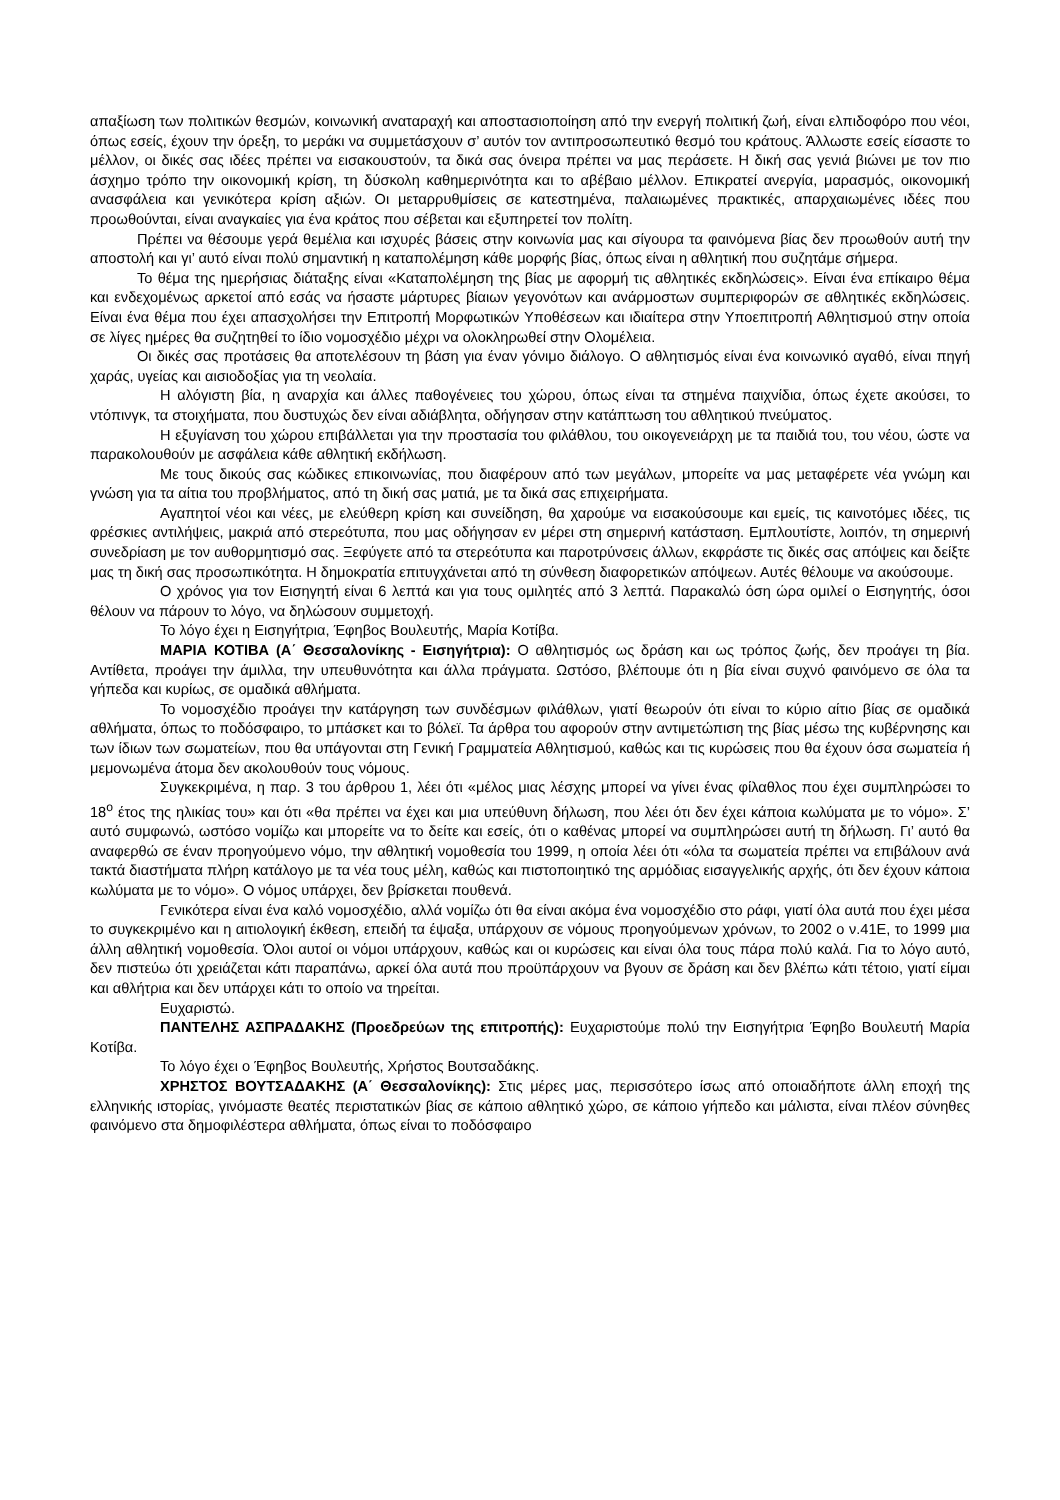απαξίωση των πολιτικών θεσμών, κοινωνική αναταραχή και αποστασιοποίηση από την ενεργή πολιτική ζωή, είναι ελπιδοφόρο που νέοι, όπως εσείς, έχουν την όρεξη, το μεράκι να συμμετάσχουν σ’ αυτόν τον αντιπροσωπευτικό θεσμό του κράτους. Άλλωστε εσείς είσαστε το μέλλον, οι δικές σας ιδέες πρέπει να εισακουστούν, τα δικά σας όνειρα πρέπει να μας περάσετε. Η δική σας γενιά βιώνει με τον πιο άσχημο τρόπο την οικονομική κρίση, τη δύσκολη καθημερινότητα και το αβέβαιο μέλλον. Επικρατεί ανεργία, μαρασμός, οικονομική ανασφάλεια και γενικότερα κρίση αξιών. Οι μεταρρυθμίσεις σε κατεστημένα, παλαιωμένες πρακτικές, απαρχαιωμένες ιδέες που προωθούνται, είναι αναγκαίες για ένα κράτος που σέβεται και εξυπηρετεί τον πολίτη.
Πρέπει να θέσουμε γερά θεμέλια και ισχυρές βάσεις στην κοινωνία μας και σίγουρα τα φαινόμενα βίας δεν προωθούν αυτή την αποστολή και γι’ αυτό είναι πολύ σημαντική η καταπολέμηση κάθε μορφής βίας, όπως είναι η αθλητική που συζητάμε σήμερα.
Το θέμα της ημερήσιας διάταξης είναι «Καταπολέμηση της βίας με αφορμή τις αθλητικές εκδηλώσεις». Είναι ένα επίκαιρο θέμα και ενδεχομένως αρκετοί από εσάς να ήσαστε μάρτυρες βίαιων γεγονότων και ανάρμοστων συμπεριφορών σε αθλητικές εκδηλώσεις. Είναι ένα θέμα που έχει απασχολήσει την Επιτροπή Μορφωτικών Υποθέσεων και ιδιαίτερα στην Υποεπιτροπή Αθλητισμού στην οποία σε λίγες ημέρες θα συζητηθεί το ίδιο νομοσχέδιο μέχρι να ολοκληρωθεί στην Ολομέλεια.
Οι δικές σας προτάσεις θα αποτελέσουν τη βάση για έναν γόνιμο διάλογο. Ο αθλητισμός είναι ένα κοινωνικό αγαθό, είναι πηγή χαράς, υγείας και αισιοδοξίας για τη νεολαία.
Η αλόγιστη βία, η αναρχία και άλλες παθογένειες του χώρου, όπως είναι τα στημένα παιχνίδια, όπως έχετε ακούσει, το ντόπινγκ, τα στοιχήματα, που δυστυχώς δεν είναι αδιάβλητα, οδήγησαν στην κατάπτωση του αθλητικού πνεύματος.
Η εξυγίανση του χώρου επιβάλλεται για την προστασία του φιλάθλου, του οικογενειάρχη με τα παιδιά του, του νέου, ώστε να παρακολουθούν με ασφάλεια κάθε αθλητική εκδήλωση.
Με τους δικούς σας κώδικες επικοινωνίας, που διαφέρουν από των μεγάλων, μπορείτε να μας μεταφέρετε νέα γνώμη και γνώση για τα αίτια του προβλήματος, από τη δική σας ματιά, με τα δικά σας επιχειρήματα.
Αγαπητοί νέοι και νέες, με ελεύθερη κρίση και συνείδηση, θα χαρούμε να εισακούσουμε και εμείς, τις καινοτόμες ιδέες, τις φρέσκιες αντιλήψεις, μακριά από στερεότυπα, που μας οδήγησαν εν μέρει στη σημερινή κατάσταση. Εμπλουτίστε, λοιπόν, τη σημερινή συνεδρίαση με τον αυθορμητισμό σας. Ξεφύγετε από τα στερεότυπα και παροτρύνσεις άλλων, εκφράστε τις δικές σας απόψεις και δείξτε μας τη δική σας προσωπικότητα. Η δημοκρατία επιτυγχάνεται από τη σύνθεση διαφορετικών απόψεων. Αυτές θέλουμε να ακούσουμε.
Ο χρόνος για τον Εισηγητή είναι 6 λεπτά και για τους ομιλητές από 3 λεπτά. Παρακαλώ όση ώρα ομιλεί ο Εισηγητής, όσοι θέλουν να πάρουν το λόγο, να δηλώσουν συμμετοχή.
Το λόγο έχει η Εισηγήτρια, Έφηβος Βουλευτής, Μαρία Κοτίβα.
ΜΑΡΙΑ ΚΟΤΙΒΑ (Α΄ Θεσσαλονίκης - Εισηγήτρια): Ο αθλητισμός ως δράση και ως τρόπος ζωής, δεν προάγει τη βία. Αντίθετα, προάγει την άμιλλα, την υπευθυνότητα και άλλα πράγματα. Ωστόσο, βλέπουμε ότι η βία είναι συχνό φαινόμενο σε όλα τα γήπεδα και κυρίως, σε ομαδικά αθλήματα.
Το νομοσχέδιο προάγει την κατάργηση των συνδέσμων φιλάθλων, γιατί θεωρούν ότι είναι το κύριο αίτιο βίας σε ομαδικά αθλήματα, όπως το ποδόσφαιρο, το μπάσκετ και το βόλεϊ. Τα άρθρα του αφορούν στην αντιμετώπιση της βίας μέσω της κυβέρνησης και των ίδιων των σωματείων, που θα υπάγονται στη Γενική Γραμματεία Αθλητισμού, καθώς και τις κυρώσεις που θα έχουν όσα σωματεία ή μεμονωμένα άτομα δεν ακολουθούν τους νόμους.
Συγκεκριμένα, η παρ. 3 του άρθρου 1, λέει ότι «μέλος μιας λέσχης μπορεί να γίνει ένας φίλαθλος που έχει συμπληρώσει το 18<sup>ο</sup> έτος της ηλικίας του» και ότι «θα πρέπει να έχει και μια υπεύθυνη δήλωση, που λέει ότι δεν έχει κάποια κωλύματα με το νόμο». Σ’ αυτό συμφωνώ, ωστόσο νομίζω και μπορείτε να το δείτε και εσείς, ότι ο καθένας μπορεί να συμπληρώσει αυτή τη δήλωση. Γι’ αυτό θα αναφερθώ σε έναν προηγούμενο νόμο, την αθλητική νομοθεσία του 1999, η οποία λέει ότι «όλα τα σωματεία πρέπει να επιβάλουν ανά τακτά διαστήματα πλήρη κατάλογο με τα νέα τους μέλη, καθώς και πιστοποιητικό της αρμόδιας εισαγγελικής αρχής, ότι δεν έχουν κάποια κωλύματα με το νόμο». Ο νόμος υπάρχει, δεν βρίσκεται πουθενά.
Γενικότερα είναι ένα καλό νομοσχέδιο, αλλά νομίζω ότι θα είναι ακόμα ένα νομοσχέδιο στο ράφι, γιατί όλα αυτά που έχει μέσα το συγκεκριμένο και η αιτιολογική έκθεση, επειδή τα έψαξα, υπάρχουν σε νόμους προηγούμενων χρόνων, το 2002 ο ν.41Ε, το 1999 μια άλλη αθλητική νομοθεσία. Όλοι αυτοί οι νόμοι υπάρχουν, καθώς και οι κυρώσεις και είναι όλα τους πάρα πολύ καλά. Για το λόγο αυτό, δεν πιστεύω ότι χρειάζεται κάτι παραπάνω, αρκεί όλα αυτά που προϋπάρχουν να βγουν σε δράση και δεν βλέπω κάτι τέτοιο, γιατί είμαι και αθλήτρια και δεν υπάρχει κάτι το οποίο να τηρείται.
Ευχαριστώ.
ΠΑΝΤΕΛΗΣ ΑΣΠΡΑΔΑΚΗΣ (Προεδρεύων της επιτροπής): Ευχαριστούμε πολύ την Εισηγήτρια Έφηβο Βουλευτή Μαρία Κοτίβα.
Το λόγο έχει ο Έφηβος Βουλευτής, Χρήστος Βουτσαδάκης.
ΧΡΗΣΤΟΣ ΒΟΥΤΣΑΔΑΚΗΣ (Α΄ Θεσσαλονίκης): Στις μέρες μας, περισσότερο ίσως από οποιαδήποτε άλλη εποχή της ελληνικής ιστορίας, γινόμαστε θεατές περιστατικών βίας σε κάποιο αθλητικό χώρο, σε κάποιο γήπεδο και μάλιστα, είναι πλέον σύνηθες φαινόμενο στα δημοφιλέστερα αθλήματα, όπως είναι το ποδόσφαιρο